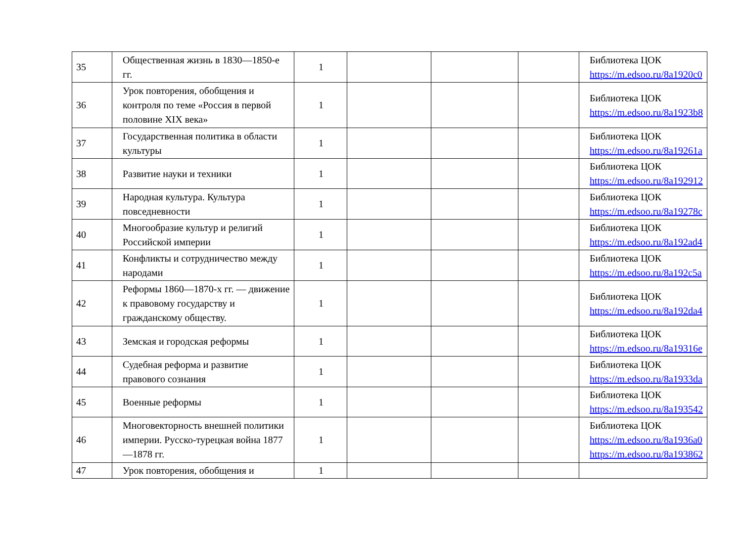| 35 | Общественная жизнь в 1830—1850-е гг. | 1 | | | | Библиотека ЦОК https://m.edsoo.ru/8a1920c0 |
| 36 | Урок повторения, обобщения и контроля по теме «Россия в первой половине XIX века» | 1 | | | | Библиотека ЦОК https://m.edsoo.ru/8a1923b8 |
| 37 | Государственная политика в области культуры | 1 | | | | Библиотека ЦОК https://m.edsoo.ru/8a19261a |
| 38 | Развитие науки и техники | 1 | | | | Библиотека ЦОК https://m.edsoo.ru/8a192912 |
| 39 | Народная культура. Культура повседневности | 1 | | | | Библиотека ЦОК https://m.edsoo.ru/8a19278c |
| 40 | Многообразие культур и религий Российской империи | 1 | | | | Библиотека ЦОК https://m.edsoo.ru/8a192ad4 |
| 41 | Конфликты и сотрудничество между народами | 1 | | | | Библиотека ЦОК https://m.edsoo.ru/8a192c5a |
| 42 | Реформы 1860—1870-х гг. — движение к правовому государству и гражданскому обществу. | 1 | | | | Библиотека ЦОК https://m.edsoo.ru/8a192da4 |
| 43 | Земская и городская реформы | 1 | | | | Библиотека ЦОК https://m.edsoo.ru/8a19316e |
| 44 | Судебная реформа и развитие правового сознания | 1 | | | | Библиотека ЦОК https://m.edsoo.ru/8a1933da |
| 45 | Военные реформы | 1 | | | | Библиотека ЦОК https://m.edsoo.ru/8a193542 |
| 46 | Многовекторность внешней политики империи. Русско-турецкая война 1877—1878 гг. | 1 | | | | Библиотека ЦОК https://m.edsoo.ru/8a1936a0 https://m.edsoo.ru/8a193862 |
| 47 | Урок повторения, обобщения и | 1 | | | | |